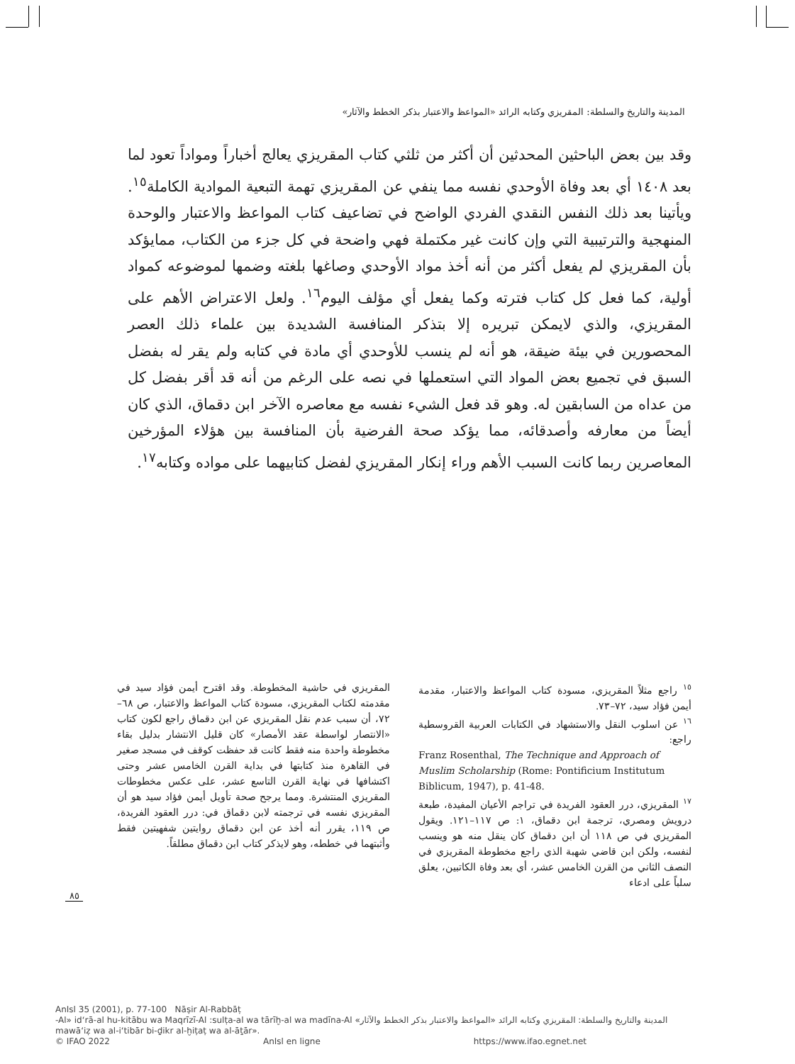المدينة والتاريخ والسلطة: المقريزي وكتابه الرائد «المواعظ والاعتبار بذكر الخطط والآثار»
وقد بين بعض الباحثين المحدثين أن أكثر من ثلثي كتاب المقريزي يعالج أخباراً ومواداً تعود لما بعد ١٤٠٨ أي بعد وفاة الأوحدي نفسه مما ينفي عن المقريزي تهمة التبعية الموادية الكاملة<sup>١٥</sup>. ويأتينا بعد ذلك النفس النقدي الفردي الواضح في تضاعيف كتاب المواعظ والاعتبار والوحدة المنهجية والترتيبية التي وإن كانت غير مكتملة فهي واضحة في كل جزء من الكتاب، ممايؤكد بأن المقريزي لم يفعل أكثر من أنه أخذ مواد الأوحدي وصاغها بلغته وضمها لموضوعه كمواد أولية، كما فعل كل كتاب فترته وكما يفعل أي مؤلف اليوم<sup>١٦</sup>. ولعل الاعتراض الأهم على المقريزي، والذي لايمكن تبريره إلا بتذكر المنافسة الشديدة بين علماء ذلك العصر المحصورين في بيئة ضيقة، هو أنه لم ينسب للأوحدي أي مادة في كتابه ولم يقر له بفضل السبق في تجميع بعض المواد التي استعملها في نصه على الرغم من أنه قد أقر بفضل كل من عداه من السابقين له. وهو قد فعل الشيء نفسه مع معاصره الآخر ابن دقماق، الذي كان أيضاً من معارفه وأصدقائه، مما يؤكد صحة الفرضية بأن المنافسة بين هؤلاء المؤرخين المعاصرين ربما كانت السبب الأهم وراء إنكار المقريزي لفضل كتابيهما على مواده وكتابه<sup>١٧</sup>.
<sup>١٥</sup> راجع مثلاً المقريزي، مسودة كتاب المواعظ والاعتبار، مقدمة أيمن فؤاد سيد، ٧٢–٧٣.
<sup>١٦</sup> عن اسلوب النقل والاستشهاد في الكتابات العربية القروسطية راجع:
Franz Rosenthal, The Technique and Approach of Muslim Scholarship (Rome: Pontificium Institutum Biblicum, 1947), p. 41-48.
<sup>١٧</sup> المقريزي، درر العقود الفريدة في تراجم الأعيان المفيدة، طبعة درويش ومصري، ترجمة ابن دقماق، ١: ص ١١٧–١٢١. ويقول المقريزي في ص ١١٨ أن ابن دقماق كان ينقل منه هو وينسب لنفسه، ولكن ابن قاضي شهبة الذي راجع مخطوطة المقريزي في النصف الثاني من القرن الخامس عشر، أي بعد وفاة الكاتبين، يعلق سلباً على ادعاء
المقريزي في حاشية المخطوطة. وقد اقترح أيمن فؤاد سيد في مقدمته لكتاب المقريزي، مسودة كتاب المواعظ والاعتبار، ص ٦٨–٧٢، أن سبب عدم نقل المقريزي عن ابن دقماق راجع لكون كتاب «الانتصار لواسطة عقد الأمصار» كان قليل الانتشار بدليل بقاء مخطوطة واحدة منه فقط كانت قد حفظت كوقف في مسجد صغير في القاهرة منذ كتابتها في بداية القرن الخامس عشر وحتى اكتشافها في نهاية القرن التاسع عشر، على عكس مخطوطات المقريزي المنتشرة. ومما يرجح صحة تأويل أيمن فؤاد سيد هو أن المقريزي نفسه في ترجمته لابن دقماق في: درر العقود الفريدة، ص ١١٩، يقرر أنه أخذ عن ابن دقماق روايتين شفهيتين فقط وأثبتهما في خططه، وهو لايذكر كتاب ابن دقماق مطلقاً.
٨٥
AnIsl 35 (2001), p. 77-100 Nāṣir Al-Rabbāṭ
-Al» id‘rā-al hu-kitābu wa Maqrīzī-Al :sulṭa-al wa tārīḫ-al wa madīna-Al «المدينة والتاريخ والسلطة: المقريزي وكتابه الرائد «المواعظ والاعتبار بذكر الخطط والآثار
mawā‘iẓ wa al-i‘tibār bi-ḏikr al-ḫiṭaṭ wa al-āṯār».
© IFAO 2022 AnIsl en ligne https://www.ifao.egnet.net